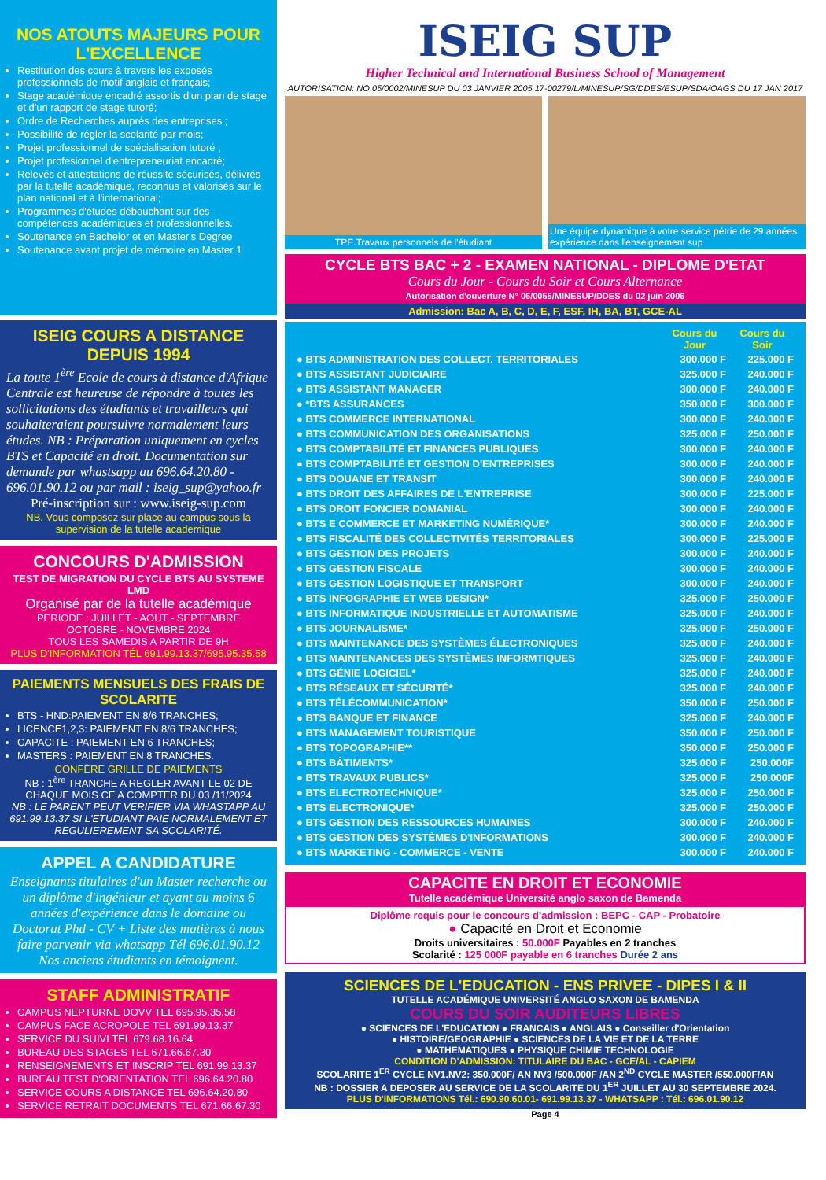NOS ATOUTS MAJEURS POUR L'EXCELLENCE
Restitution des cours à travers les exposés professionnels de motif anglais et français;
Stage académique encadré assortis d'un plan de stage et d'un rapport de stage tutoré;
Ordre de Recherches auprés des entreprises ;
Possibilité de régler la scolarité par mois;
Projet professionnel de spécialisation tutoré ;
Projet profesionnel d'entrepreneuriat encadré;
Relevés et attestations de réussite sécurisés, délivrés par la tutelle académique, reconnus et valorisés sur le plan national et à l'international;
Programmes d'études débouchant sur des compétences académiques et professionnelles.
Soutenance en Bachelor et en Master's Degree
Soutenance avant projet de mémoire en Master 1
ISEIG COURS A DISTANCE DEPUIS 1994
La toute 1<sup>ère</sup> Ecole de cours à distance d'Afrique Centrale est heureuse de répondre à toutes les sollicitations des étudiants et travailleurs qui souhaiteraient poursuivre normalement leurs études. NB : Préparation uniquement en cycles BTS et Capacité en droit. Documentation sur demande par whastsapp au 696.64.20.80 - 696.01.90.12 ou par mail : iseig_sup@yahoo.fr
Pré-inscription sur : www.iseig-sup.com
NB. Vous composez sur place au campus sous la supervision de la tutelle academique
CONCOURS D'ADMISSION
TEST DE MIGRATION DU CYCLE BTS AU SYSTEME LMD
Organisé par de la tutelle académique
PERIODE : JUILLET - AOUT - SEPTEMBRE
OCTOBRE - NOVEMBRE 2024
TOUS LES SAMEDIS A PARTIR DE 9H
PLUS D'INFORMATION TÉL 691.99.13.37/695.95.35.58
PAIEMENTS MENSUELS DES FRAIS DE SCOLARITE
BTS - HND:PAIEMENT EN 8/6 TRANCHES;
LICENCE1,2,3: PAIEMENT EN 8/6 TRANCHES;
CAPACITE : PAIEMENT EN 6 TRANCHES;
MASTERS : PAIEMENT EN 8 TRANCHES.
CONFÈRE GRILLE DE PAIEMENTS
NB : 1<sup>ère</sup> TRANCHE A REGLER AVANT LE 02 DE CHAQUE MOIS CE A COMPTER DU 03 /11/2024
NB : LE PARENT PEUT VERIFIER VIA WHASTAPP AU 691.99.13.37 SI L'ETUDIANT PAIE NORMALEMENT ET REGULIEREMENT SA SCOLARITÉ.
APPEL A CANDIDATURE
Enseignants titulaires d'un Master recherche ou un diplôme d'ingénieur et ayant au moins 6 années d'expérience dans le domaine ou Doctorat Phd - CV + Liste des matières à nous faire parvenir via whatsapp Tél 696.01.90.12 Nos anciens étudiants en témoignent.
STAFF ADMINISTRATIF
CAMPUS NEPTURNE DOVV TEL 695.95.35.58
CAMPUS FACE ACROPOLE TEL 691.99.13.37
SERVICE DU SUIVI TEL 679.68.16.64
BUREAU DES STAGES TEL 671.66.67.30
RENSEIGNEMENTS ET INSCRIP TEL 691.99.13.37
BUREAU TEST D'ORIENTATION TEL 696.64.20.80
SERVICE COURS A DISTANCE TEL 696.64.20.80
SERVICE RETRAIT DOCUMENTS TEL 671.66.67.30
ISEIG SUP
Higher Technical and International Business School of Management
AUTORISATION: NO 05/0002/MINESUP DU 03 JANVIER 2005 17-00279/L/MINESUP/SG/DDES/ESUP/SDA/OAGS DU 17 JAN 2017
TPE.Travaux personnels de l'étudiant
Une équipe dynamique à votre service pétrie de 29 années expérience dans l'enseignement sup
CYCLE BTS BAC + 2 - EXAMEN NATIONAL - DIPLOME D'ETAT
Cours du Jour - Cours du Soir et Cours Alternance
Autorisation d'ouverture N° 06/0055/MINESUP/DDES du 02 juin 2006
Admission: Bac A, B, C, D, E, F, ESF, IH, BA, BT, GCE-AL
| | Cours du Jour | Cours du Soir |
| --- | --- | --- |
| ● BTS ADMINISTRATION DES COLLECT. TERRITORIALES | 300.000 F | 225.000 F |
| ● BTS ASSISTANT JUDICIAIRE | 325.000 F | 240.000 F |
| ● BTS ASSISTANT MANAGER | 300.000 F | 240.000 F |
| ● *BTS ASSURANCES | 350.000 F | 300.000 F |
| ● BTS COMMERCE INTERNATIONAL | 300.000 F | 240.000 F |
| ● BTS COMMUNICATION DES ORGANISATIONS | 325.000 F | 250.000 F |
| ● BTS COMPTABILITÉ ET FINANCES PUBLIQUES | 300.000 F | 240.000 F |
| ● BTS COMPTABILITÉ ET GESTION D'ENTREPRISES | 300.000 F | 240.000 F |
| ● BTS DOUANE ET TRANSIT | 300.000 F | 240.000 F |
| ● BTS DROIT DES AFFAIRES DE L'ENTREPRISE | 300.000 F | 225.000 F |
| ● BTS DROIT FONCIER DOMANIAL | 300.000 F | 240.000 F |
| ● BTS E COMMERCE ET MARKETING NUMÉRIQUE* | 300.000 F | 240.000 F |
| ● BTS FISCALITÉ DES COLLECTIVITÉS TERRITORIALES | 300.000 F | 225.000 F |
| ● BTS GESTION DES PROJETS | 300.000 F | 240.000 F |
| ● BTS GESTION FISCALE | 300.000 F | 240.000 F |
| ● BTS GESTION LOGISTIQUE ET TRANSPORT | 300.000 F | 240.000 F |
| ● BTS INFOGRAPHIE ET WEB DESIGN* | 325.000 F | 250.000 F |
| ● BTS INFORMATIQUE INDUSTRIELLE ET AUTOMATISME | 325.000 F | 240.000 F |
| ● BTS JOURNALISME* | 325.000 F | 250.000 F |
| ● BTS MAINTENANCE DES SYSTÈMES ÉLECTRONIQUES | 325.000 F | 240.000 F |
| ● BTS MAINTENANCES DES SYSTÈMES INFORMTIQUES | 325.000 F | 240.000 F |
| ● BTS GÉNIE LOGICIEL* | 325.000 F | 240.000 F |
| ● BTS RÉSEAUX ET SÉCURITÉ* | 325.000 F | 240.000 F |
| ● BTS TÉLÉCOMMUNICATION* | 350.000 F | 250.000 F |
| ● BTS BANQUE ET FINANCE | 325.000 F | 240.000 F |
| ● BTS MANAGEMENT TOURISTIQUE | 350.000 F | 250.000 F |
| ● BTS TOPOGRAPHIE** | 350.000 F | 250.000 F |
| ● BTS BÂTIMENTS* | 325.000 F | 250.000F |
| ● BTS TRAVAUX PUBLICS* | 325.000 F | 250.000F |
| ● BTS ELECTROTECHNIQUE* | 325.000 F | 250.000 F |
| ● BTS ELECTRONIQUE* | 325.000 F | 250.000 F |
| ● BTS GESTION DES RESSOURCES HUMAINES | 300.000 F | 240.000 F |
| ● BTS GESTION DES SYSTÈMES D'INFORMATIONS | 300.000 F | 240.000 F |
| ● BTS MARKETING - COMMERCE - VENTE | 300.000 F | 240.000 F |
CAPACITE EN DROIT ET ECONOMIE
Tutelle académique Université anglo saxon de Bamenda
Diplôme requis pour le concours d'admission : BEPC - CAP - Probatoire
● Capacité en Droit et Economie
Droits universitaires : 50.000F Payables en 2 tranches
Scolarité : 125 000F payable en 6 tranches Durée 2 ans
SCIENCES DE L'EDUCATION - ENS PRIVEE - DIPES I & II
TUTELLE ACADÉMIQUE UNIVERSITÉ ANGLO SAXON DE BAMENDA
COURS DU SOIR AUDITEURS LIBRES
● SCIENCES DE L'EDUCATION ● FRANCAIS ● ANGLAIS ● Conseiller d'Orientation
● HISTOIRE/GEOGRAPHIE ● SCIENCES DE LA VIE ET DE LA TERRE
● MATHEMATIQUES ● PHYSIQUE CHIMIE TECHNOLOGIE
CONDITION D'ADMISSION: TITULAIRE DU BAC - GCE/AL - CAPIEM
SCOLARITE 1<sup>ER</sup> CYCLE NV1.NV2: 350.000F/ AN NV3 /500.000F /AN 2<sup>ND</sup> CYCLE MASTER /550.000F/AN
NB : DOSSIER A DEPOSER AU SERVICE DE LA SCOLARITE DU 1<sup>ER</sup> JUILLET AU 30 SEPTEMBRE 2024.
PLUS D'INFORMATIONS Tél.: 690.90.60.01- 691.99.13.37 - WHATSAPP : Tél.: 696.01.90.12
Page 4